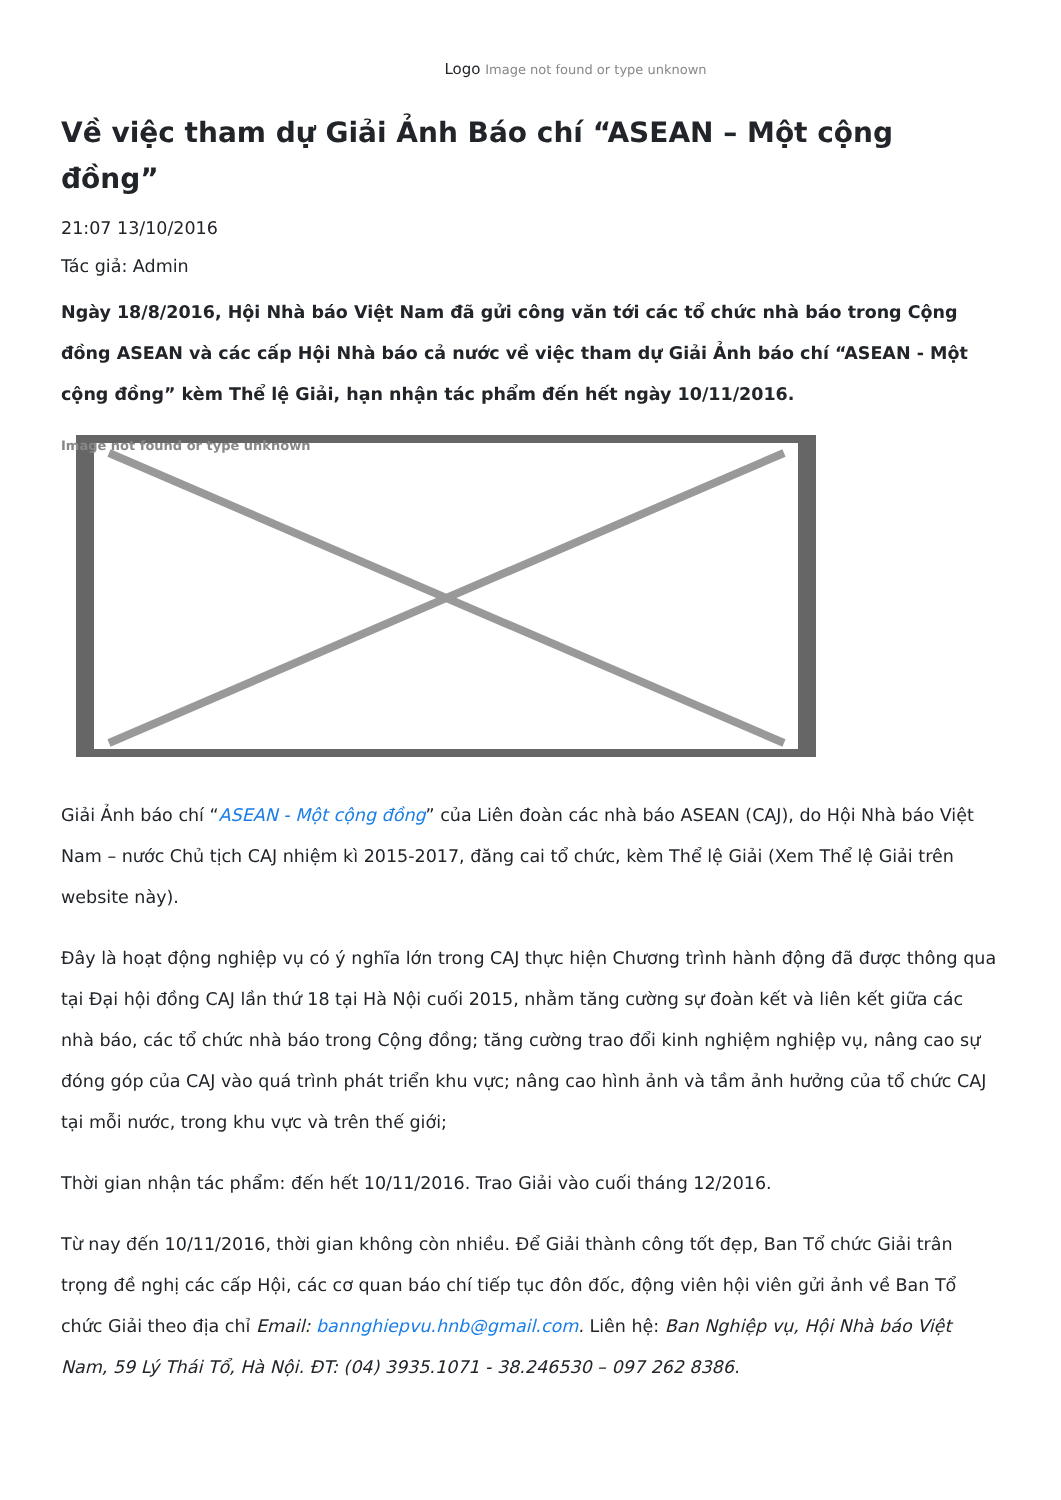Logo Image not found or type unknown
Về việc tham dự Giải Ảnh Báo chí “ASEAN – Một cộng đồng”
21:07 13/10/2016
Tác giả: Admin
Ngày 18/8/2016, Hội Nhà báo Việt Nam đã gửi công văn tới các tổ chức nhà báo trong Cộng đồng ASEAN và các cấp Hội Nhà báo cả nước về việc tham dự Giải Ảnh báo chí “ASEAN - Một cộng đồng” kèm Thể lệ Giải, hạn nhận tác phẩm đến hết ngày 10/11/2016.
Image not found or type unknown
Giải Ảnh báo chí “ASEAN - Một cộng đồng” của Liên đoàn các nhà báo ASEAN (CAJ), do Hội Nhà báo Việt Nam – nước Chủ tịch CAJ nhiệm kì 2015-2017, đăng cai tổ chức, kèm Thể lệ Giải (Xem Thể lệ Giải trên website này).
Đây là hoạt động nghiệp vụ có ý nghĩa lớn trong CAJ thực hiện Chương trình hành động đã được thông qua tại Đại hội đồng CAJ lần thứ 18 tại Hà Nội cuối 2015, nhằm tăng cường sự đoàn kết và liên kết giữa các nhà báo, các tổ chức nhà báo trong Cộng đồng; tăng cường trao đổi kinh nghiệm nghiệp vụ, nâng cao sự đóng góp của CAJ vào quá trình phát triển khu vực; nâng cao hình ảnh và tầm ảnh hưởng của tổ chức CAJ tại mỗi nước, trong khu vực và trên thế giới;
Thời gian nhận tác phẩm: đến hết 10/11/2016. Trao Giải vào cuối tháng 12/2016.
Từ nay đến 10/11/2016, thời gian không còn nhiều. Để Giải thành công tốt đẹp, Ban Tổ chức Giải trân trọng đề nghị các cấp Hội, các cơ quan báo chí tiếp tục đôn đốc, động viên hội viên gửi ảnh về Ban Tổ chức Giải theo địa chỉ Email: bannghiepvu.hnb@gmail.com. Liên hệ: Ban Nghiệp vụ, Hội Nhà báo Việt Nam, 59 Lý Thái Tổ, Hà Nội. ĐT: (04) 3935.1071 - 38.246530 – 097 262 8386.